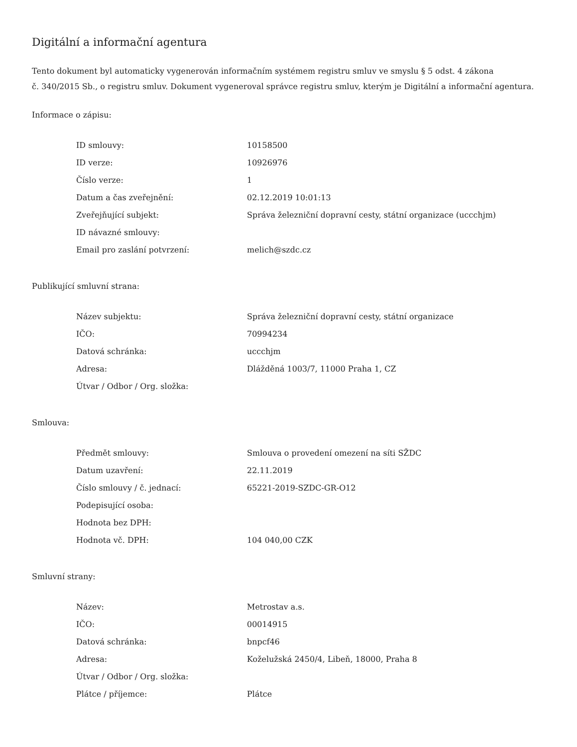Digitální a informační agentura
Tento dokument byl automaticky vygenerován informačním systémem registru smluv ve smyslu § 5 odst. 4 zákona
č. 340/2015 Sb., o registru smluv. Dokument vygeneroval správce registru smluv, kterým je Digitální a informační agentura.
Informace o zápisu:
| ID smlouvy: | 10158500 |
| ID verze: | 10926976 |
| Číslo verze: | 1 |
| Datum a čas zveřejnění: | 02.12.2019 10:01:13 |
| Zveřejňující subjekt: | Správa železniční dopravní cesty, státní organizace (uccchjm) |
| ID návazné smlouvy: | |
| Email pro zaslání potvrzení: | melich@szdc.cz |
Publikující smluvní strana:
| Název subjektu: | Správa železniční dopravní cesty, státní organizace |
| IČO: | 70994234 |
| Datová schránka: | uccchjm |
| Adresa: | Dlážděná 1003/7, 11000 Praha 1, CZ |
| Útvar / Odbor / Org. složka: | |
Smlouva:
| Předmět smlouvy: | Smlouva o provedení omezení na síti SŽDC |
| Datum uzavření: | 22.11.2019 |
| Číslo smlouvy / č. jednací: | 65221-2019-SZDC-GR-O12 |
| Podepisující osoba: | |
| Hodnota bez DPH: | |
| Hodnota vč. DPH: | 104 040,00 CZK |
Smluvní strany:
| Název: | Metrostav a.s. |
| IČO: | 00014915 |
| Datová schránka: | bnpcf46 |
| Adresa: | Koželužská 2450/4, Libeň, 18000, Praha 8 |
| Útvar / Odbor / Org. složka: | |
| Plátce / příjemce: | Plátce |